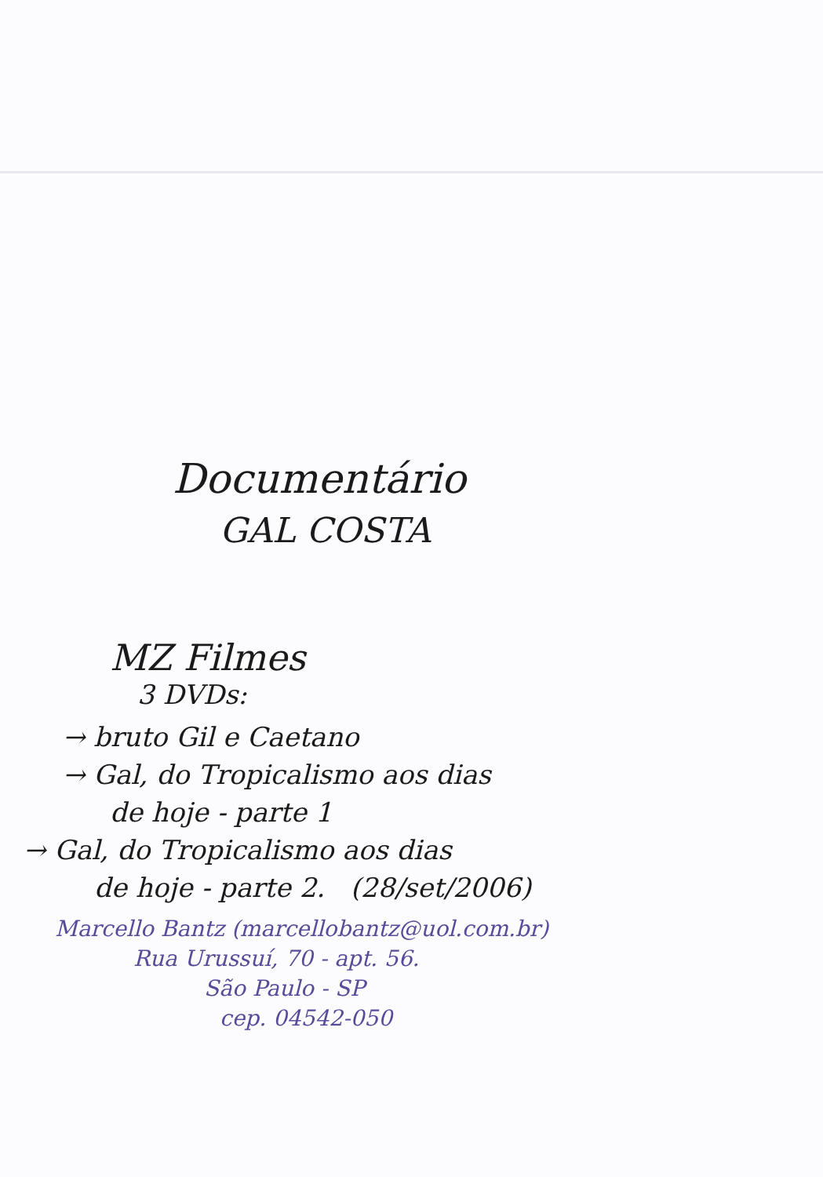Documentário
GAL COSTA
MZ Filmes
3 DVDs:
→ bruto Gil e Caetano
→ Gal, do Tropicalismo aos dias
de hoje - parte 1
→ Gal, do Tropicalismo aos dias
de hoje - parte 2. (28/set/2006)
Marcello Bantz (marcellobantz@uol.com.br)
Rua Urussuí, 70 - apt. 56.
São Paulo - SP
cep. 04542-050